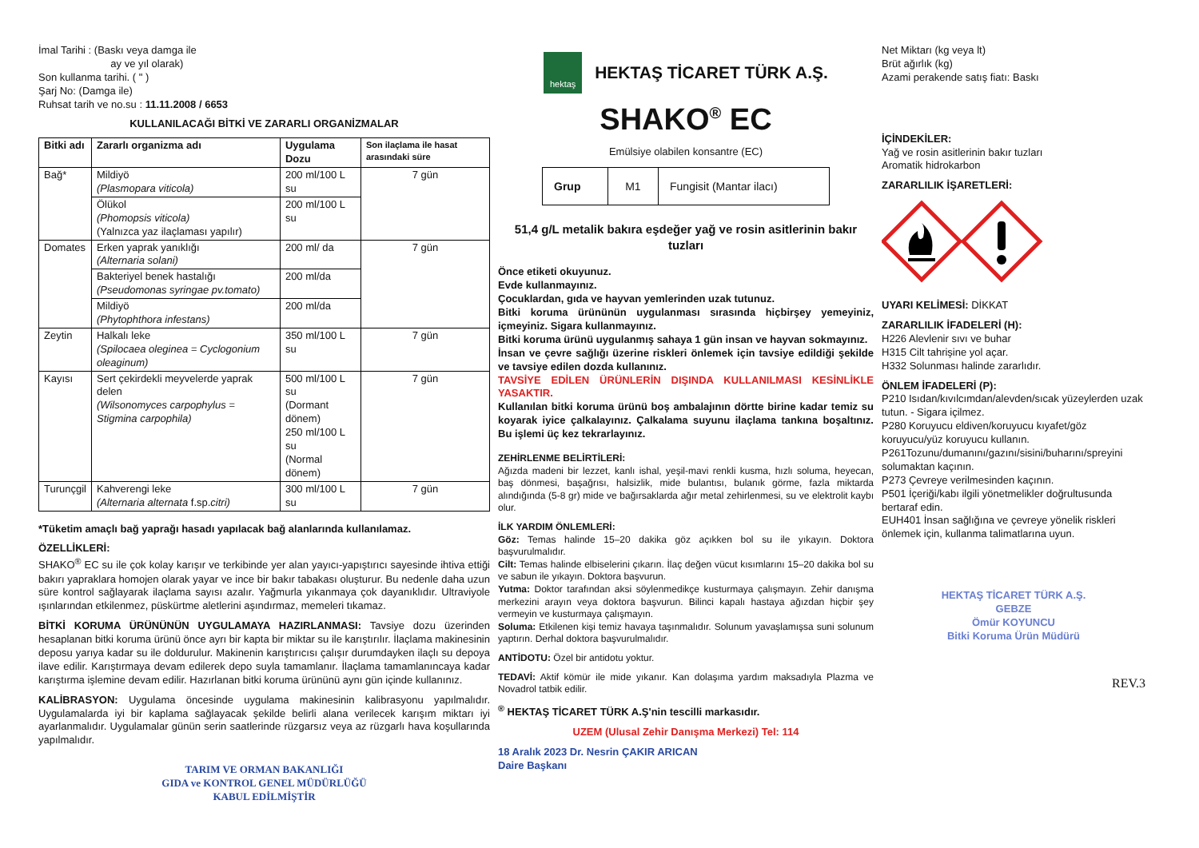İmal Tarihi : (Baskı veya damga ile
ay ve yıl olarak)
Son kullanma tarihi. ( " )
Şarj No: (Damga ile)
Ruhsat tarih ve no.su : 11.11.2008 / 6653
KULLANILACAĞI BİTKİ VE ZARARLI ORGANİZMALAR
| Bitki adı | Zararlı organizma adı | Uygulama Dozu | Son ilaçlama ile hasat arasındaki süre |
| --- | --- | --- | --- |
| Bağ* | Mildiyö (Plasmopara viticola) | 200 ml/100 L su | 7 gün |
| | Ölükol (Phomopsis viticola) (Yalnızca yaz ilaçlaması yapılır) | 200 ml/100 L su | |
| Domates | Erken yaprak yanıklığı (Alternaria solani) | 200 ml/ da | 7 gün |
| | Bakteriyel benek hastalığı (Pseudomonas syringae pv.tomato) | 200 ml/da | |
| | Mildiyö (Phytophthora infestans) | 200 ml/da | |
| Zeytin | Halkalı leke (Spilocaea oleginea = Cyclogonium oleaginum) | 350 ml/100 L su | 7 gün |
| Kayısı | Sert çekirdekli meyvelerde yaprak delen (Wilsonomyces carpophylus = Stigmina carpophila) | 500 ml/100 L su (Dormant dönem) 250 ml/100 L su (Normal dönem) | 7 gün |
| Turunçgil | Kahverengi leke (Alternaria alternata f.sp. citri) | 300 ml/100 L su | 7 gün |
*Tüketim amaçlı bağ yaprağı hasadı yapılacak bağ alanlarında kullanılamaz.
ÖZELLİKLERİ:
SHAKO<sup>®</sup> EC su ile çok kolay karışır ve terkibinde yer alan yayıcı-yapıştırıcı sayesinde ihtiva ettiği bakırı yapraklara homojen olarak yayar ve ince bir bakır tabakası oluşturur. Bu nedenle daha uzun süre kontrol sağlayarak ilaçlama sayısı azalır. Yağmurla yıkanmaya çok dayanıklıdır. Ultraviyole ışınlarından etkilenmez, püskürtme aletlerini aşındırmaz, memeleri tıkamaz.
BİTKİ KORUMA ÜRÜNÜNÜN UYGULAMAYA HAZIRLANMASI: Tavsiye dozu üzerinden hesaplanan bitki koruma ürünü önce ayrı bir kapta bir miktar su ile karıştırılır. İlaçlama makinesinin deposu yarıya kadar su ile doldurulur. Makinenin karıştırıcısı çalışır durumdayken ilaçlı su depoya ilave edilir. Karıştırmaya devam edilerek depo suyla tamamlanır. İlaçlama tamamlanıncaya kadar karıştırma işlemine devam edilir. Hazırlanan bitki koruma ürününü aynı gün içinde kullanınız.
KALİBRASYON: Uygulama öncesinde uygulama makinesinin kalibrasyonu yapılmalıdır. Uygulamalarda iyi bir kaplama sağlayacak şekilde belirli alana verilecek karışım miktarı iyi ayarlanmalıdır. Uygulamalar günün serin saatlerinde rüzgarsız veya az rüzgarlı hava koşullarında yapılmalıdır.
TARIM VE ORMAN BAKANLIĞI
GIDA ve KONTROL GENEL MÜDÜRLÜĞÜ
KABUL EDİLMİŞTİR
hektaş
HEKTAŞ TİCARET TÜRK A.Ş.
SHAKO<sup>®</sup> EC
Emülsiye olabilen konsantre (EC)
| Grup | M1 | Fungisit (Mantar ilacı) |
51,4 g/L metalik bakıra eşdeğer yağ ve rosin asitlerinin bakır tuzları
Önce etiketi okuyunuz.
Evde kullanmayınız.
Çocuklardan, gıda ve hayvan yemlerinden uzak tutunuz.
Bitki koruma ürününün uygulanması sırasında hiçbirşey yemeyiniz, içmeyiniz. Sigara kullanmayınız.
Bitki koruma ürünü uygulanmış sahaya 1 gün insan ve hayvan sokmayınız.
İnsan ve çevre sağlığı üzerine riskleri önlemek için tavsiye edildiği şekilde ve tavsiye edilen dozda kullanınız.
TAVSİYE EDİLEN ÜRÜNLERİN DIŞINDA KULLANILMASI KESİNLİKLE YASAKTIR.
Kullanılan bitki koruma ürünü boş ambalajının dörtte birine kadar temiz su koyarak iyice çalkalayınız. Çalkalama suyunu ilaçlama tankına boşaltınız. Bu işlemi üç kez tekrarlayınız.
ZEHİRLENME BELİRTİLERİ:
Ağızda madeni bir lezzet, kanlı ishal, yeşil-mavi renkli kusma, hızlı soluma, heyecan, baş dönmesi, başağrısı, halsizlik, mide bulantısı, bulanık görme, fazla miktarda alındığında (5-8 gr) mide ve bağırsaklarda ağır metal zehirlenmesi, su ve elektrolit kaybı olur.
İLK YARDIM ÖNLEMLERİ:
Göz: Temas halinde 15–20 dakika göz açıkken bol su ile yıkayın. Doktora başvurulmalıdır.
Cilt: Temas halinde elbiselerini çıkarın. İlaç değen vücut kısımlarını 15–20 dakika bol su ve sabun ile yıkayın. Doktora başvurun.
Yutma: Doktor tarafından aksi söylenmedikçe kusturmaya çalışmayın. Zehir danışma merkezini arayın veya doktora başvurun. Bilinci kapalı hastaya ağızdan hiçbir şey vermeyin ve kusturmaya çalışmayın.
Soluma: Etkilenen kişi temiz havaya taşınmalıdır. Solunum yavaşlamışsa suni solunum yaptırın. Derhal doktora başvurulmalıdır.
ANTİDOTU: Özel bir antidotu yoktur.
TEDAVİ: Aktif kömür ile mide yıkanır. Kan dolaşıma yardım maksadıyla Plazma ve Novadrol tatbik edilir.
<sup>®</sup> HEKTAŞ TİCARET TÜRK A.Ş'nin tescilli markasıdır.
UZEM (Ulusal Zehir Danışma Merkezi) Tel: 114
18 Aralık 2023 Dr. Nesrin ÇAKIR ARICAN
Daire Başkanı
Net Miktarı (kg veya lt)
Brüt ağırlık (kg)
Azami perakende satış fiatı: Baskı
İÇİNDEKİLER:
Yağ ve rosin asitlerinin bakır tuzları
Aromatik hidrokarbon
ZARARLILIK İŞARETLERİ:
UYARI KELİMESİ: DİKKAT
ZARARLILIK İFADELERİ (H):
H226 Alevlenir sıvı ve buhar
H315 Cilt tahrişine yol açar.
H332 Solunması halinde zararlıdır.
ÖNLEM İFADELERİ (P):
P210 Isıdan/kıvılcımdan/alevden/sıcak yüzeylerden uzak tutun. - Sigara içilmez.
P280 Koruyucu eldiven/koruyucu kıyafet/göz koruyucu/yüz koruyucu kullanın.
P261Tozunu/dumanını/gazını/sisini/buharını/spreyini solumaktan kaçının.
P273 Çevreye verilmesinden kaçının.
P501 İçeriği/kabı ilgili yönetmelikler doğrultusunda bertaraf edin.
EUH401 İnsan sağlığına ve çevreye yönelik riskleri önlemek için, kullanma talimatlarına uyun.
HEKTAŞ TİCARET TÜRK A.Ş.
GEBZE
Ömür KOYUNCU
Bitki Koruma Ürün Müdürü
REV.3